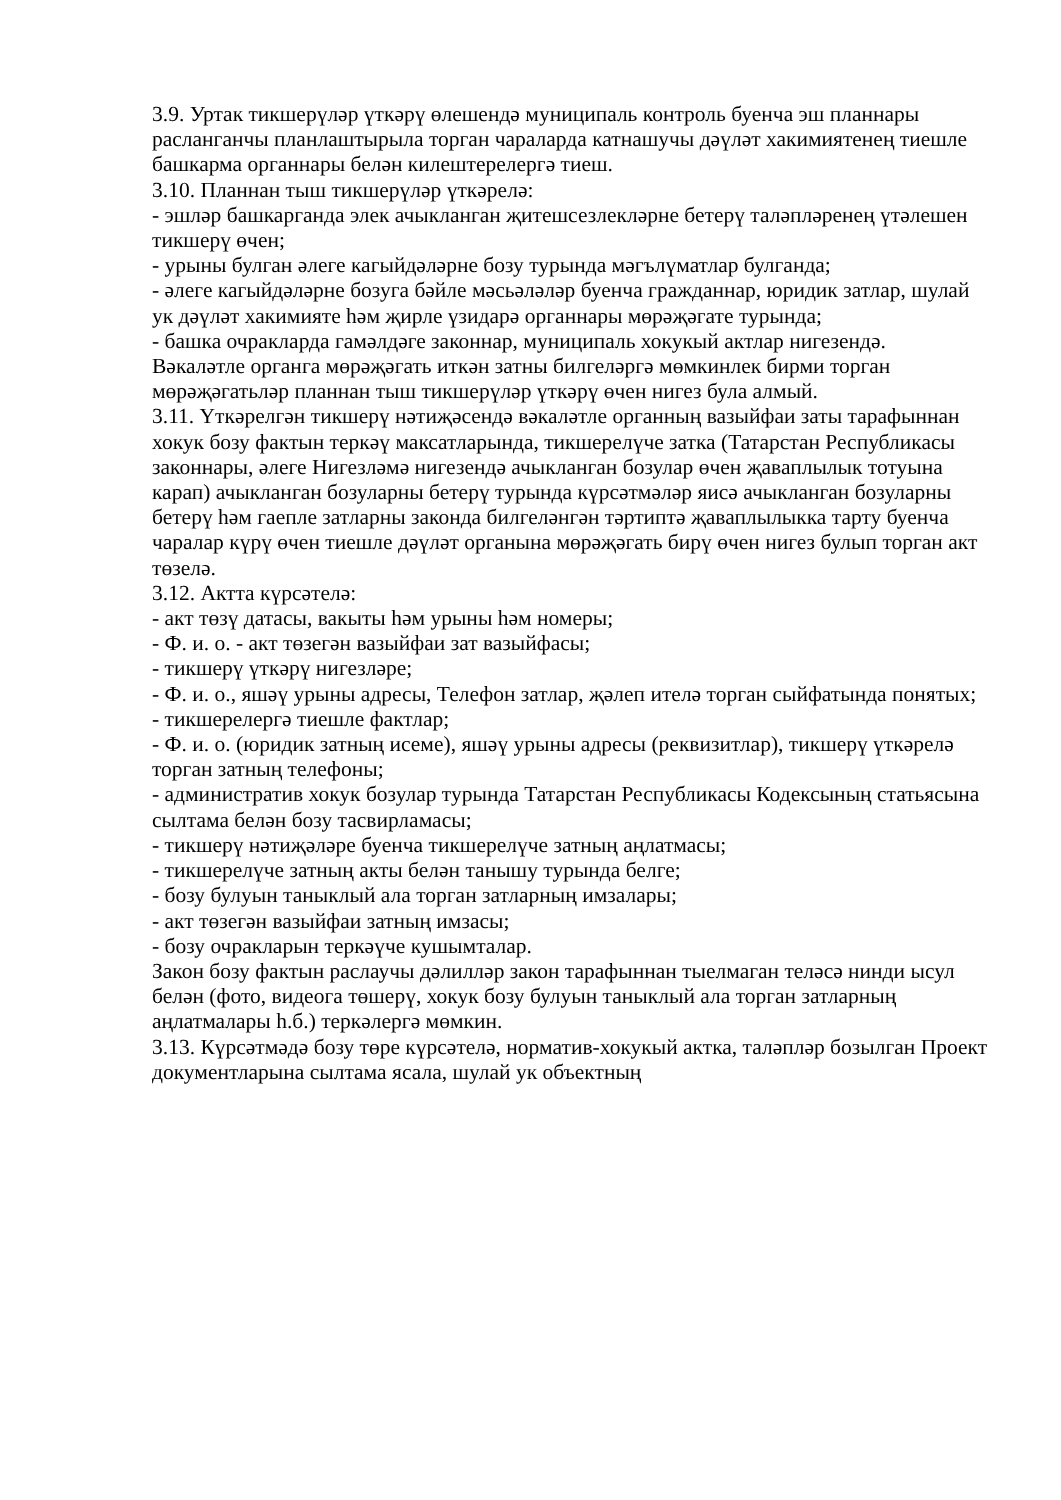3.9. Уртак тикшерүләр үткәрү өлешендә муниципаль контроль буенча эш планнары расланганчы планлаштырыла торган чараларда катнашучы дәүләт хакимиятенең тиешле башкарма органнары белән килештерелергә тиеш.
3.10. Планнан тыш тикшерүләр үткәрелә:
- эшләр башкарганда элек ачыкланган җитешсезлекләрне бетерү таләпләренең үтәлешен тикшерү өчен;
- урыны булган әлеге кагыйдәләрне бозу турында мәгълүматлар булганда;
- әлеге кагыйдәләрне бозуга бәйле мәсьәләләр буенча гражданнар, юридик затлар, шулай ук дәүләт хакимияте һәм җирле үзидарә органнары мөрәҗәгате турында;
- башка очракларда гамәлдәге законнар, муниципаль хокукый актлар нигезендә.
Вәкаләтле органга мөрәҗәгать иткән затны билгеләргә мөмкинлек бирми торган мөрәҗәгатьләр планнан тыш тикшерүләр үткәрү өчен нигез була алмый.
3.11. Үткәрелгән тикшерү нәтиҗәсендә вәкаләтле органның вазыйфаи заты тарафыннан хокук бозу фактын теркәү максатларында, тикшерелүче затка (Татарстан Республикасы законнары, әлеге Нигезләмә нигезендә ачыкланган бозулар өчен җаваплылык тотуына карап) ачыкланган бозуларны бетерү турында күрсәтмәләр яисә ачыкланган бозуларны бетерү һәм гаепле затларны законда билгеләнгән тәртиптә җаваплылыкка тарту буенча чаралар күрү өчен тиешле дәүләт органына мөрәҗәгать бирү өчен нигез булып торган акт төзелә.
3.12. Актта күрсәтелә:
- акт төзү датасы, вакыты һәм урыны һәм номеры;
- Ф. и. о. - акт төзегән вазыйфаи зат вазыйфасы;
- тикшерү үткәрү нигезләре;
- Ф. и. о., яшәү урыны адресы, Телефон затлар, җәлеп ителә торган сыйфатында понятых;
- тикшерелергә тиешле фактлар;
- Ф. и. о. (юридик затның исеме), яшәү урыны адресы (реквизитлар), тикшерү үткәрелә торган затның телефоны;
- административ хокук бозулар турында Татарстан Республикасы Кодексының статьясына сылтама белән бозу тасвирламасы;
- тикшерү нәтиҗәләре буенча тикшерелүче затның аңлатмасы;
- тикшерелүче затның акты белән танышу турында белге;
- бозу булуын таныклый ала торган затларның имзалары;
- акт төзегән вазыйфаи затның имзасы;
- бозу очракларын теркәүче кушымталар.
Закон бозу фактын раслаучы дәлилләр закон тарафыннан тыелмаган теләсә нинди ысул белән (фото, видеога төшерү, хокук бозу булуын таныклый ала торган затларның аңлатмалары һ.б.) теркәлергә мөмкин.
3.13. Күрсәтмәдә бозу төре күрсәтелә, норматив-хокукый актка, таләпләр бозылган Проект документларына сылтама ясала, шулай ук объектның